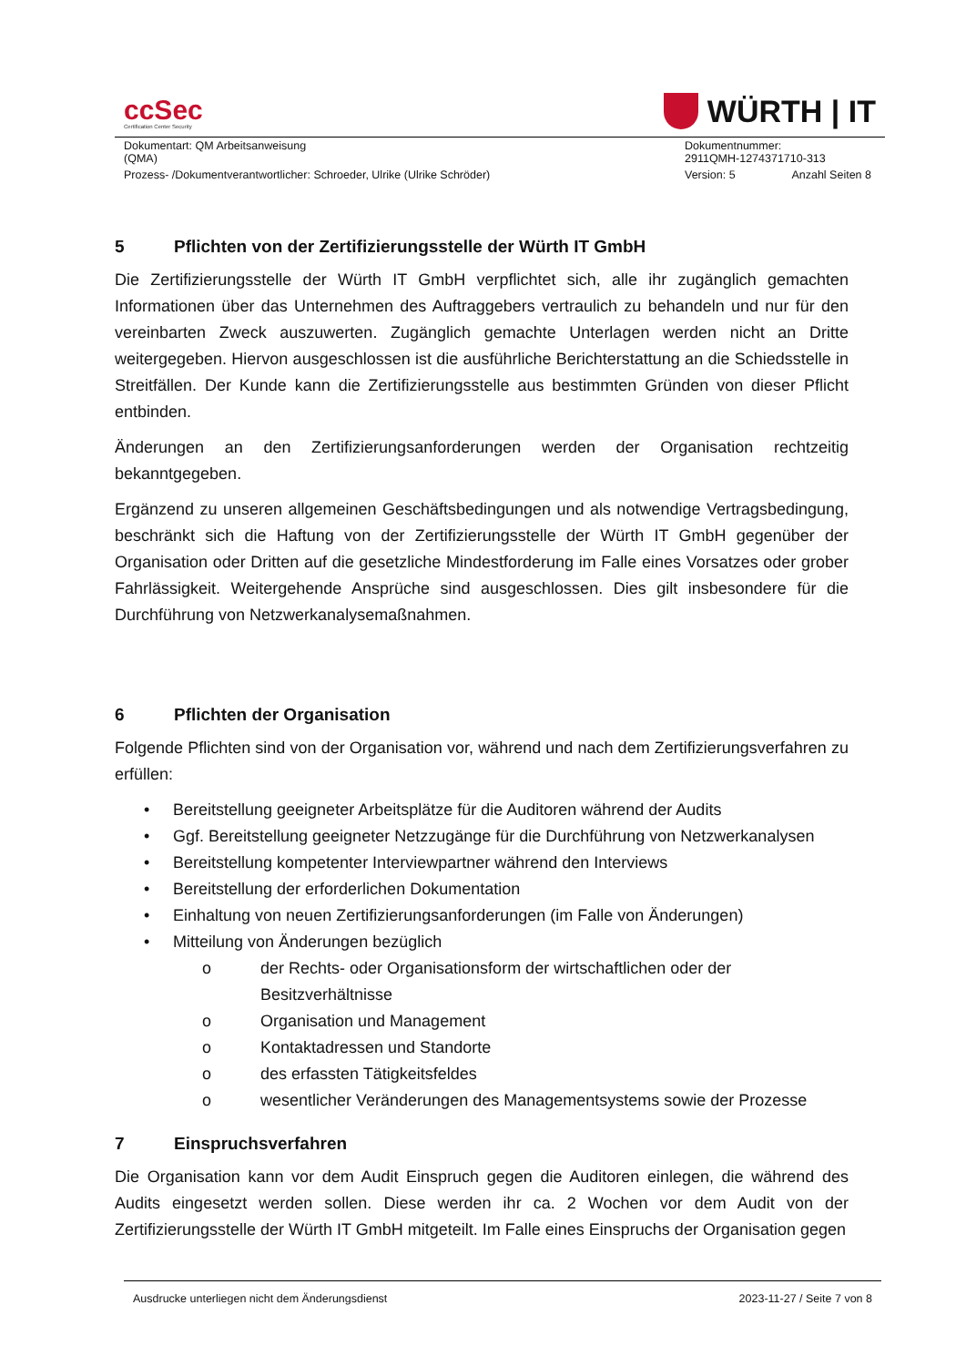ccSec
Certification Center Security
WÜRTH | IT
| Dokumentart: QM Arbeitsanweisung (QMA) | Dokumentnummer: 2911QMH-1274371710-313 |
| Prozess- /Dokumentverantwortlicher: Schroeder, Ulrike (Ulrike Schröder) | Version: 5 Anzahl Seiten 8 |
5 Pflichten von der Zertifizierungsstelle der Würth IT GmbH
Die Zertifizierungsstelle der Würth IT GmbH verpflichtet sich, alle ihr zugänglich gemachten Informationen über das Unternehmen des Auftraggebers vertraulich zu behandeln und nur für den vereinbarten Zweck auszuwerten. Zugänglich gemachte Unterlagen werden nicht an Dritte weitergegeben. Hiervon ausgeschlossen ist die ausführliche Berichterstattung an die Schiedsstelle in Streitfällen. Der Kunde kann die Zertifizierungsstelle aus bestimmten Gründen von dieser Pflicht entbinden.
Änderungen an den Zertifizierungsanforderungen werden der Organisation rechtzeitig bekanntgegeben.
Ergänzend zu unseren allgemeinen Geschäftsbedingungen und als notwendige Vertragsbedingung, beschränkt sich die Haftung von der Zertifizierungsstelle der Würth IT GmbH gegenüber der Organisation oder Dritten auf die gesetzliche Mindestforderung im Falle eines Vorsatzes oder grober Fahrlässigkeit. Weitergehende Ansprüche sind ausgeschlossen. Dies gilt insbesondere für die Durchführung von Netzwerkanalysemaßnahmen.
6 Pflichten der Organisation
Folgende Pflichten sind von der Organisation vor, während und nach dem Zertifizierungsverfahren zu erfüllen:
• Bereitstellung geeigneter Arbeitsplätze für die Auditoren während der Audits
• Ggf. Bereitstellung geeigneter Netzzugänge für die Durchführung von Netzwerkanalysen
• Bereitstellung kompetenter Interviewpartner während den Interviews
• Bereitstellung der erforderlichen Dokumentation
• Einhaltung von neuen Zertifizierungsanforderungen (im Falle von Änderungen)
• Mitteilung von Änderungen bezüglich
o der Rechts- oder Organisationsform der wirtschaftlichen oder der
Besitzverhältnisse
o Organisation und Management
o Kontaktadressen und Standorte
o des erfassten Tätigkeitsfeldes
o wesentlicher Veränderungen des Managementsystems sowie der Prozesse
7 Einspruchsverfahren
Die Organisation kann vor dem Audit Einspruch gegen die Auditoren einlegen, die während des Audits eingesetzt werden sollen. Diese werden ihr ca. 2 Wochen vor dem Audit von der Zertifizierungsstelle der Würth IT GmbH mitgeteilt. Im Falle eines Einspruchs der Organisation gegen
Ausdrucke unterliegen nicht dem Änderungsdienst 2023-11-27 / Seite 7 von 8